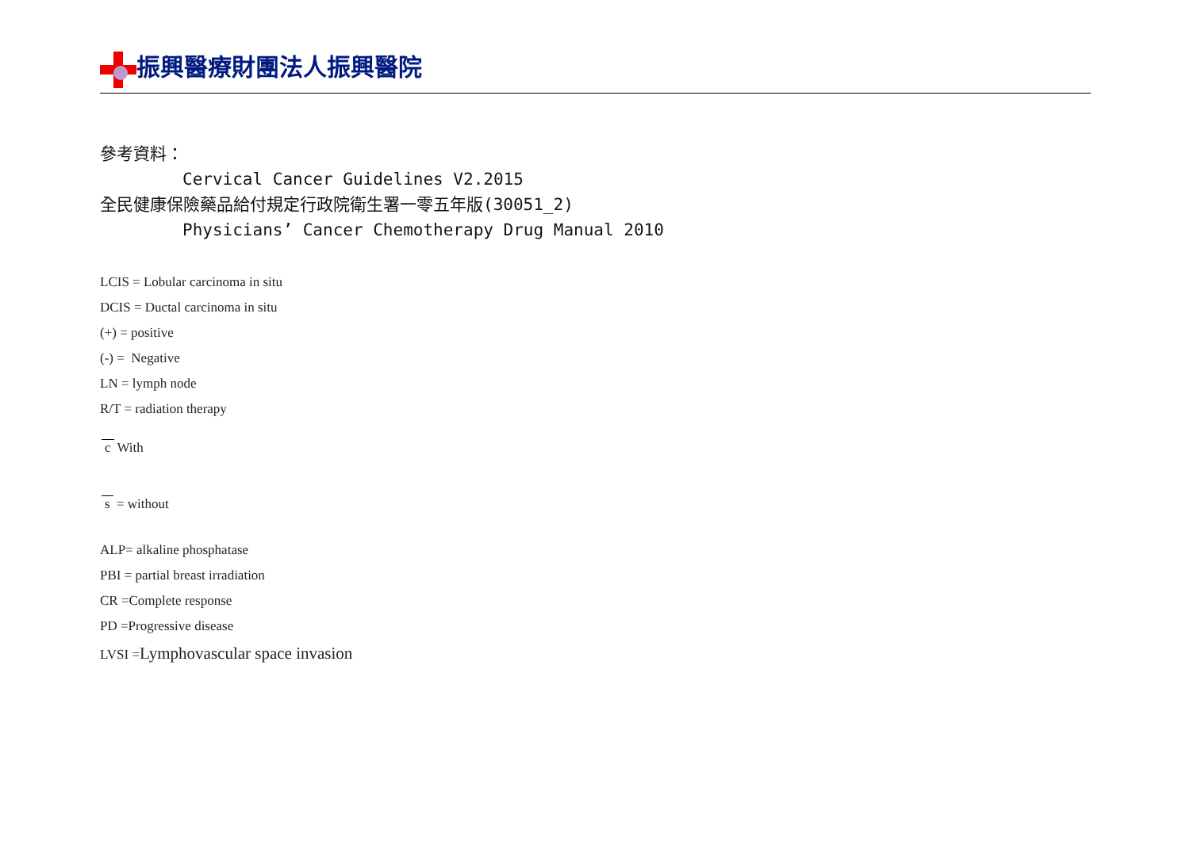振興醫療財團法人振興醫院
參考資料：
Cervical Cancer Guidelines V2.2015
全民健康保險藥品給付規定行政院衛生署一零五年版(30051_2)
Physicians’ Cancer Chemotherapy Drug Manual 2010
LCIS = Lobular carcinoma in situ
DCIS = Ductal carcinoma in situ
(+) = positive
(-) = Negative
LN = lymph node
R/T = radiation therapy
c With
s = without
ALP= alkaline phosphatase
PBI = partial breast irradiation
CR =Complete response
PD =Progressive disease
LVSI =Lymphovascular space invasion